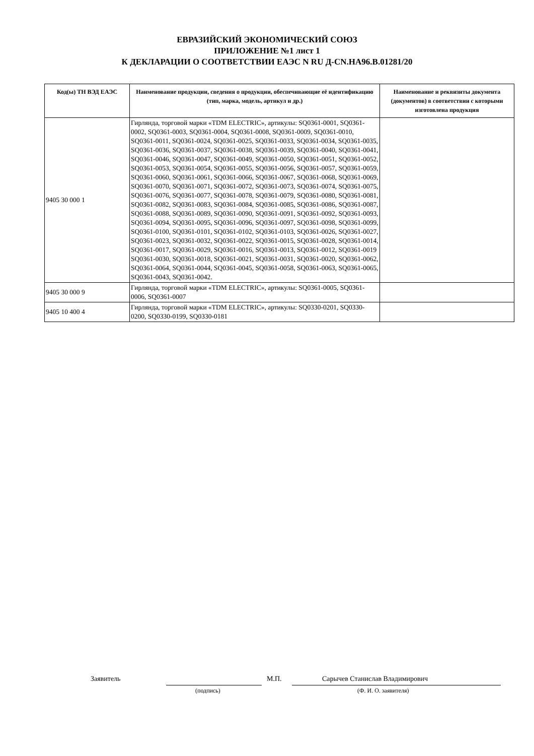ЕВРАЗИЙСКИЙ ЭКОНОМИЧЕСКИЙ СОЮЗ
ПРИЛОЖЕНИЕ №1 лист 1
К ДЕКЛАРАЦИИ О СООТВЕТСТВИИ ЕАЭС N RU Д-CN.НА96.В.01281/20
| Код(ы) ТН ВЭД ЕАЭС | Наименование продукции, сведения о продукции, обеспечивающие её идентификацию (тип, марка, модель, артикул и др.) | Наименование и реквизиты документа (документов) в соответствии с которыми изготовлена продукция |
| --- | --- | --- |
| 9405 30 000 1 | Гирлянда, торговой марки «TDM ELECTRIC», артикулы: SQ0361-0001, SQ0361-0002, SQ0361-0003, SQ0361-0004, SQ0361-0008, SQ0361-0009, SQ0361-0010, SQ0361-0011, SQ0361-0024, SQ0361-0025, SQ0361-0033, SQ0361-0034, SQ0361-0035, SQ0361-0036, SQ0361-0037, SQ0361-0038, SQ0361-0039, SQ0361-0040, SQ0361-0041, SQ0361-0046, SQ0361-0047, SQ0361-0049, SQ0361-0050, SQ0361-0051, SQ0361-0052, SQ0361-0053, SQ0361-0054, SQ0361-0055, SQ0361-0056, SQ0361-0057, SQ0361-0059, SQ0361-0060, SQ0361-0061, SQ0361-0066, SQ0361-0067, SQ0361-0068, SQ0361-0069, SQ0361-0070, SQ0361-0071, SQ0361-0072, SQ0361-0073, SQ0361-0074, SQ0361-0075, SQ0361-0076, SQ0361-0077, SQ0361-0078, SQ0361-0079, SQ0361-0080, SQ0361-0081, SQ0361-0082, SQ0361-0083, SQ0361-0084, SQ0361-0085, SQ0361-0086, SQ0361-0087, SQ0361-0088, SQ0361-0089, SQ0361-0090, SQ0361-0091, SQ0361-0092, SQ0361-0093, SQ0361-0094, SQ0361-0095, SQ0361-0096, SQ0361-0097, SQ0361-0098, SQ0361-0099, SQ0361-0100, SQ0361-0101, SQ0361-0102, SQ0361-0103, SQ0361-0026, SQ0361-0027, SQ0361-0023, SQ0361-0032, SQ0361-0022, SQ0361-0015, SQ0361-0028, SQ0361-0014, SQ0361-0017, SQ0361-0029, SQ0361-0016, SQ0361-0013, SQ0361-0012, SQ0361-0019 SQ0361-0030, SQ0361-0018, SQ0361-0021, SQ0361-0031, SQ0361-0020, SQ0361-0062, SQ0361-0064, SQ0361-0044, SQ0361-0045, SQ0361-0058, SQ0361-0063, SQ0361-0065, SQ0361-0043, SQ0361-0042. | |
| 9405 30 000 9 | Гирлянда, торговой марки «TDM ELECTRIC», артикулы: SQ0361-0005, SQ0361-0006, SQ0361-0007 | |
| 9405 10 400 4 | Гирлянда, торговой марки «TDM ELECTRIC», артикулы: SQ0330-0201, SQ0330-0200, SQ0330-0199, SQ0330-0181 | |
Заявитель М.П. Сарычев Станислав Владимирович
(подпись) (Ф. И. О. заявителя)